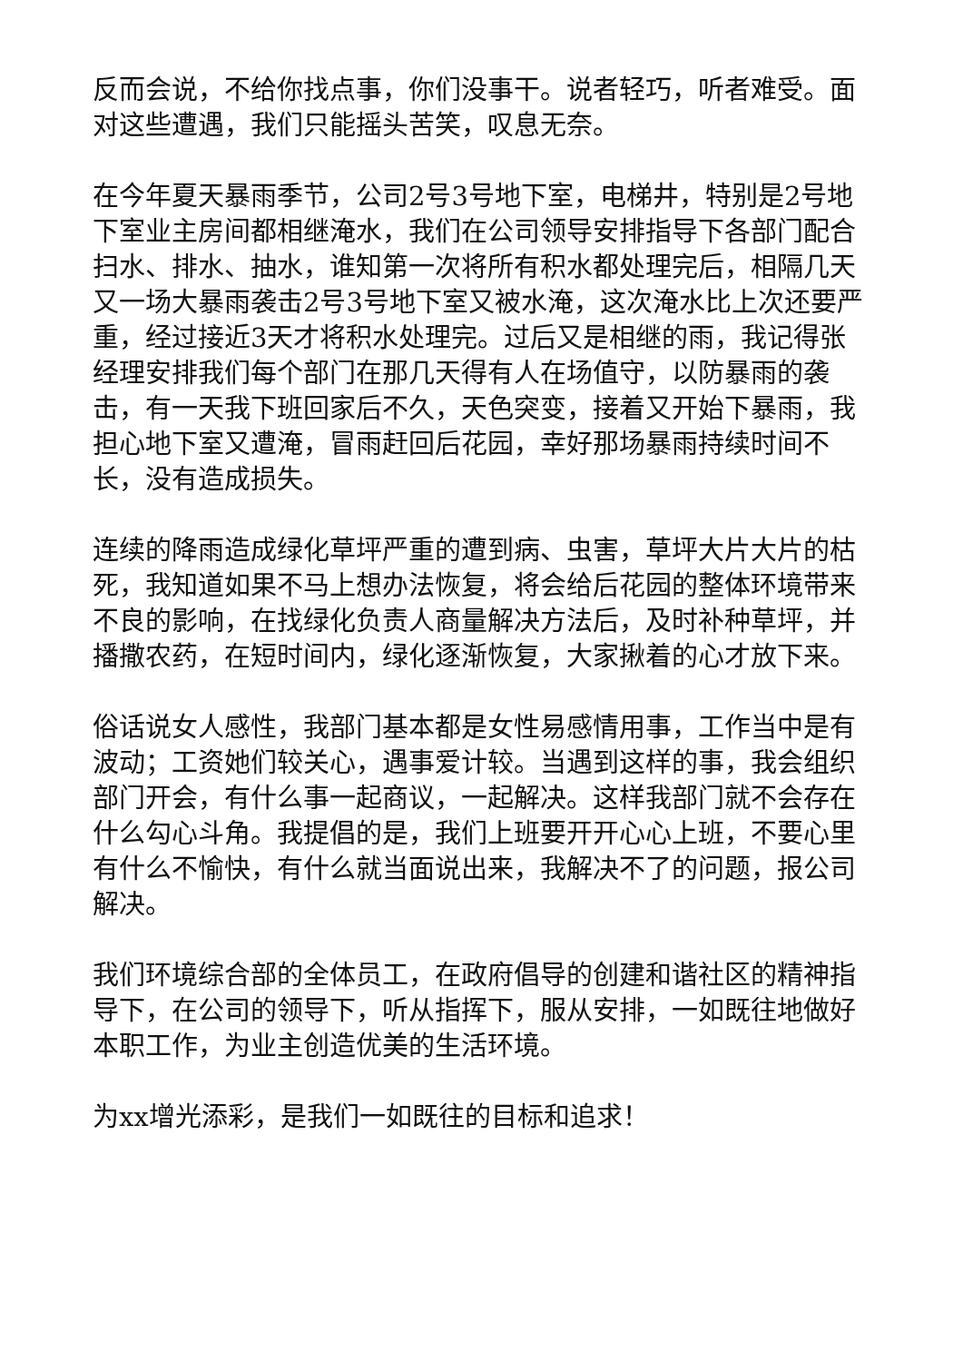反而会说，不给你找点事，你们没事干。说者轻巧，听者难受。面对这些遭遇，我们只能摇头苦笑，叹息无奈。
在今年夏天暴雨季节，公司2号3号地下室，电梯井，特别是2号地下室业主房间都相继淹水，我们在公司领导安排指导下各部门配合扫水、排水、抽水，谁知第一次将所有积水都处理完后，相隔几天又一场大暴雨袭击2号3号地下室又被水淹，这次淹水比上次还要严重，经过接近3天才将积水处理完。过后又是相继的雨，我记得张经理安排我们每个部门在那几天得有人在场值守，以防暴雨的袭击，有一天我下班回家后不久，天色突变，接着又开始下暴雨，我担心地下室又遭淹，冒雨赶回后花园，幸好那场暴雨持续时间不长，没有造成损失。
连续的降雨造成绿化草坪严重的遭到病、虫害，草坪大片大片的枯死，我知道如果不马上想办法恢复，将会给后花园的整体环境带来不良的影响，在找绿化负责人商量解决方法后，及时补种草坪，并播撒农药，在短时间内，绿化逐渐恢复，大家揪着的心才放下来。
俗话说女人感性，我部门基本都是女性易感情用事，工作当中是有波动；工资她们较关心，遇事爱计较。当遇到这样的事，我会组织部门开会，有什么事一起商议，一起解决。这样我部门就不会存在什么勾心斗角。我提倡的是，我们上班要开开心心上班，不要心里有什么不愉快，有什么就当面说出来，我解决不了的问题，报公司解决。
我们环境综合部的全体员工，在政府倡导的创建和谐社区的精神指导下，在公司的领导下，听从指挥下，服从安排，一如既往地做好本职工作，为业主创造优美的生活环境。
为xx增光添彩，是我们一如既往的目标和追求！